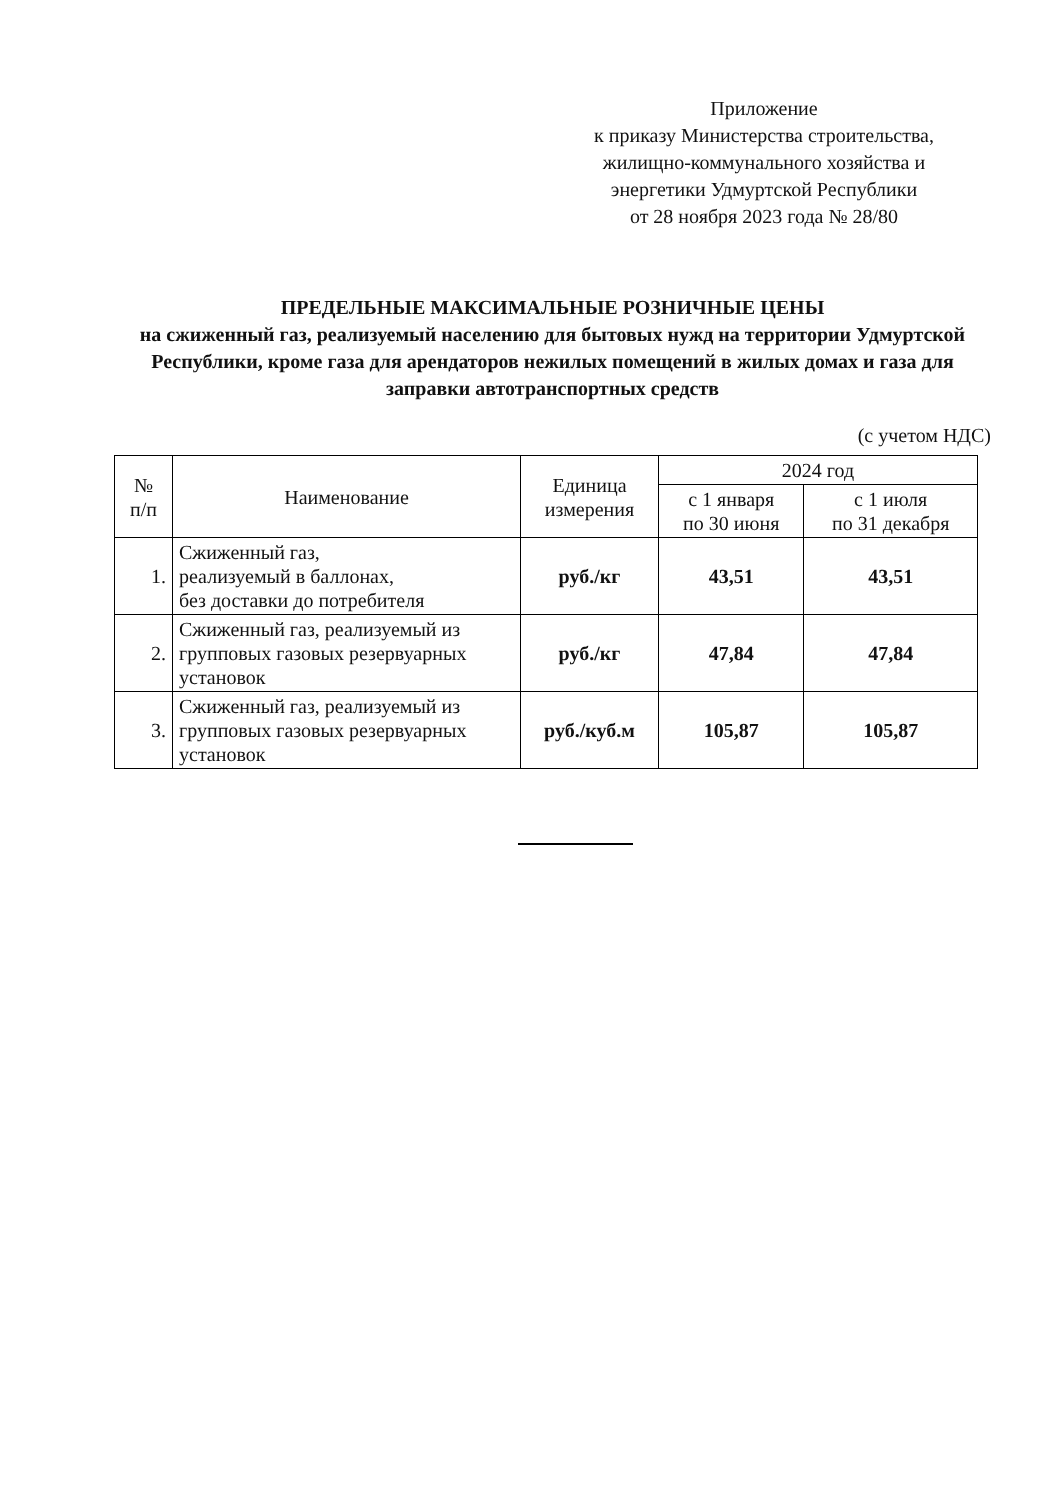Приложение
к приказу Министерства строительства,
жилищно-коммунального хозяйства и
энергетики Удмуртской Республики
от 28 ноября 2023 года № 28/80
ПРЕДЕЛЬНЫЕ МАКСИМАЛЬНЫЕ РОЗНИЧНЫЕ ЦЕНЫ
на сжиженный газ, реализуемый населению для бытовых нужд на территории Удмуртской Республики, кроме газа для арендаторов нежилых помещений в жилых домах и газа для заправки автотранспортных средств
(с учетом НДС)
| № п/п | Наименование | Единица измерения | 2024 год | |
| --- | --- | --- | --- | --- |
| | | | с 1 января по 30 июня | с 1 июля по 31 декабря |
| 1. | Сжиженный газ, реализуемый в баллонах, без доставки до потребителя | руб./кг | 43,51 | 43,51 |
| 2. | Сжиженный газ, реализуемый из групповых газовых резервуарных установок | руб./кг | 47,84 | 47,84 |
| 3. | Сжиженный газ, реализуемый из групповых газовых резервуарных установок | руб./куб.м | 105,87 | 105,87 |